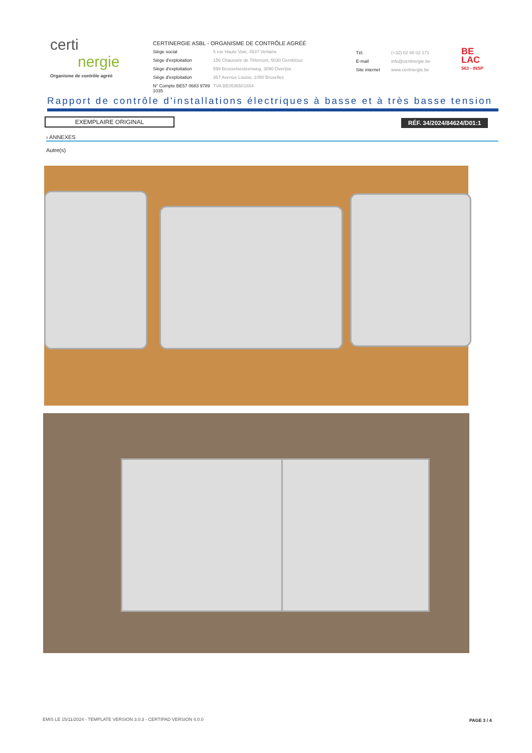certi
nergie
Organisme de contrôle agréé
CERTINERGIE ASBL - ORGANISME DE CONTRÔLE AGRÉÉ
Siège social 5 rue Haute Voie, 4537 Verlaine
Siège d'exploitation 156 Chaussée de Tirlemont, 5030 Gembloux
Siège d'exploitation 599 Brusselsesteenweg, 3090 Overijse
Siège d'exploitation 367 Avenue Louise, 1050 Bruxelles
N° Compte BE57 0683 9789 1035 TVA BE0536501654
Tél. (+32) 02 88 02 171
E-mail info@certinergie.be
Site internet www.certinergie.be
BE
LAC
563 - INSP
Rapport de contrôle d'installations électriques à basse et à très basse tension
EXEMPLAIRE ORIGINAL RÉF. 34/2024/84624/D01:1
› ANNEXES
Autre(s)
EMIS LE 15/11/2024 - TEMPLATE VERSION 3.0.3 - CERTIPAD VERSION 4.0.0
PAGE 3 / 4